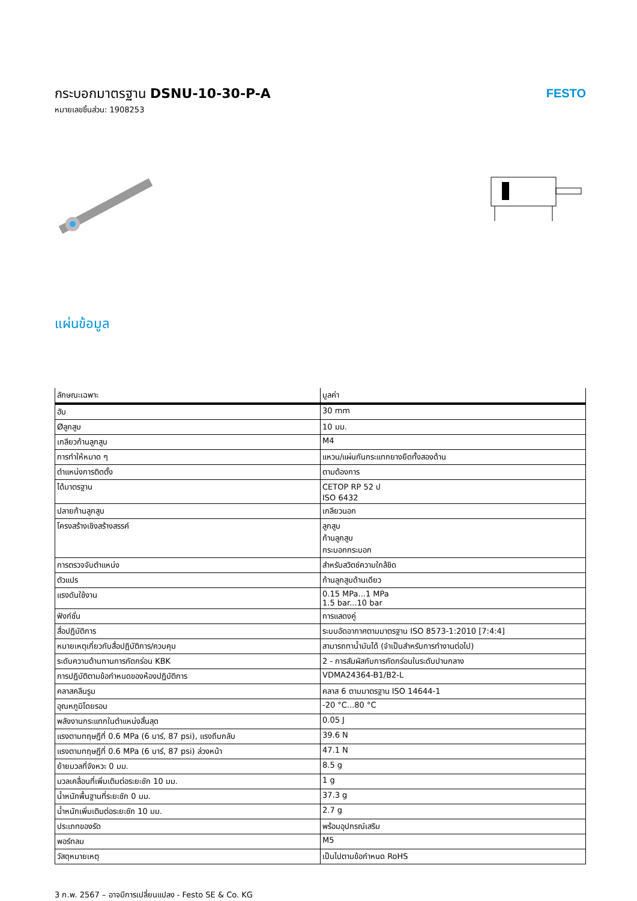กระบอกมาตรฐาน DSNU-10-30-P-A
หมายเลขชิ้นส่วน: 1908253
FESTO
แผ่นข้อมูล
| ลักษณะเฉพาะ | มูลค่า |
| --- | --- |
| ฮับ | 30 mm |
| Øลูกสูบ | 10 มม. |
| เกลียวก้านลูกสูบ | M4 |
| การทำให้หมาด ๆ | แหวน/แผ่นกันกระแทกยางยืดทั้งสองด้าน |
| ตำแหน่งการติดตั้ง | ตามต้องการ |
| ได้มาตรฐาน | CETOP RP 52 ป ISO 6432 |
| ปลายก้านลูกสูบ | เกลียวนอก |
| โครงสร้างเชิงสร้างสรรค์ | ลูกสูบ ก้านลูกสูบ กระบอกกระบอก |
| การตรวจจับตำแหน่ง | สำหรับสวิตช์ความใกล้ชิด |
| ตัวแปร | ก้านลูกสูบด้านเดียว |
| แรงดันใช้งาน | 0.15 MPa...1 MPa 1.5 bar...10 bar |
| ฟังก์ชั่น | การแสดงคู่ |
| สื่อปฏิบัติการ | ระบบอัดอากาศตามมาตรฐาน ISO 8573-1:2010 [7:4:4] |
| หมายเหตุเกี่ยวกับสื่อปฏิบัติการ/ควบคุม | สามารถทาน้ำมันได้ (จำเป็นสำหรับการทำงานต่อไป) |
| ระดับความต้านทานการกัดกร่อน KBK | 2 - การสัมผัสกับการกัดกร่อนในระดับปานกลาง |
| การปฏิบัติตามข้อกำหนดของห้องปฏิบัติการ | VDMA24364-B1/B2-L |
| คลาสคลีนรูม | คลาส 6 ตามมาตรฐาน ISO 14644-1 |
| อุณหภูมิโดยรอบ | -20 °C...80 °C |
| พลังงานกระแทกในตำแหน่งสิ้นสุด | 0.05 J |
| แรงตามทฤษฎีที่ 0.6 MPa (6 บาร์, 87 psi), แรงถึบกลับ | 39.6 N |
| แรงตามทฤษฎีที่ 0.6 MPa (6 บาร์, 87 psi) ล่วงหน้า | 47.1 N |
| ย้ายมวลที่จังหวะ 0 มม. | 8.5 g |
| มวลเคลื่อนที่เพิ่มเติมต่อระยะชัก 10 มม. | 1 g |
| น้ำหนักพื้นฐานที่ระยะชัก 0 มม. | 37.3 g |
| น้ำหนักเพิ่มเติมต่อระยะชัก 10 มม. | 2.7 g |
| ประเภทของรัด | พร้อมอุปกรณ์เสริม |
| พอร์ทลม | M5 |
| วัสดุหมายเหตุ | เป็นไปตามข้อกำหนด RoHS |
3 ก.พ. 2567 – อาจมีการเปลี่ยนแปลง - Festo SE & Co. KG